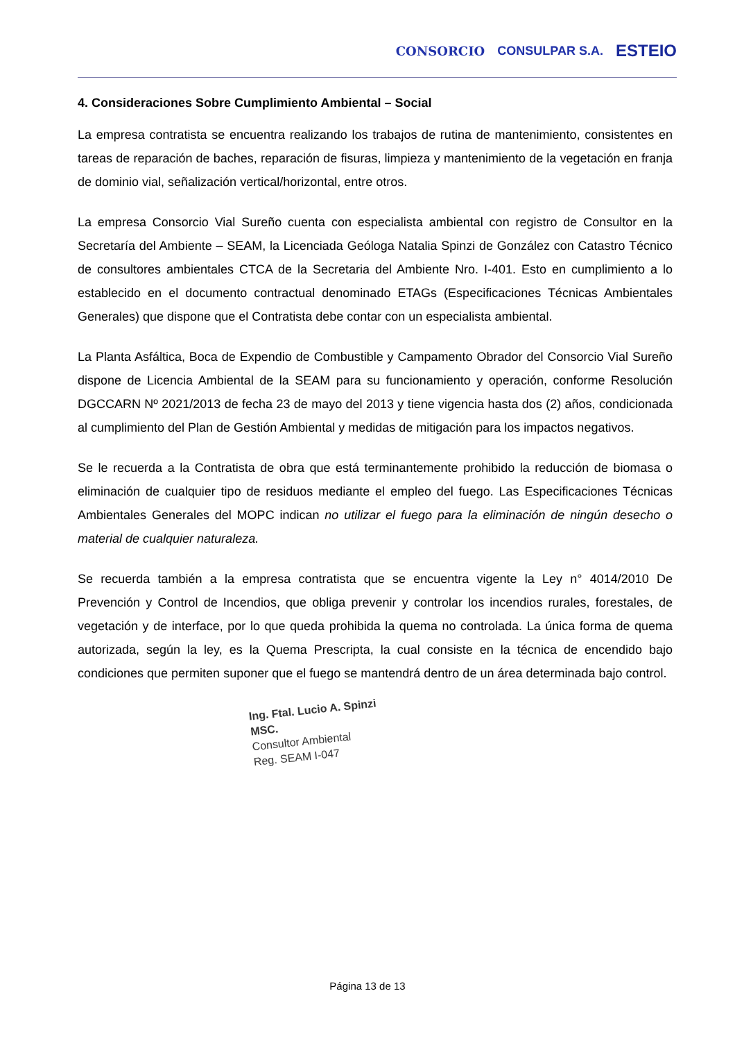CONSORCIO CONSULPAR S.A. ESTEIO
4. Consideraciones Sobre Cumplimiento Ambiental – Social
La empresa contratista se encuentra realizando los trabajos de rutina de mantenimiento, consistentes en tareas de reparación de baches, reparación de fisuras, limpieza y mantenimiento de la vegetación en franja de dominio vial, señalización vertical/horizontal, entre otros.
La empresa Consorcio Vial Sureño cuenta con especialista ambiental con registro de Consultor en la Secretaría del Ambiente – SEAM, la Licenciada Geóloga Natalia Spinzi de González con Catastro Técnico de consultores ambientales CTCA de la Secretaria del Ambiente Nro. I-401. Esto en cumplimiento a lo establecido en el documento contractual denominado ETAGs (Especificaciones Técnicas Ambientales Generales) que dispone que el Contratista debe contar con un especialista ambiental.
La Planta Asfáltica, Boca de Expendio de Combustible y Campamento Obrador del Consorcio Vial Sureño dispone de Licencia Ambiental de la SEAM para su funcionamiento y operación, conforme Resolución DGCCARN Nº 2021/2013 de fecha 23 de mayo del 2013 y tiene vigencia hasta dos (2) años, condicionada al cumplimiento del Plan de Gestión Ambiental y medidas de mitigación para los impactos negativos.
Se le recuerda a la Contratista de obra que está terminantemente prohibido la reducción de biomasa o eliminación de cualquier tipo de residuos mediante el empleo del fuego. Las Especificaciones Técnicas Ambientales Generales del MOPC indican no utilizar el fuego para la eliminación de ningún desecho o material de cualquier naturaleza.
Se recuerda también a la empresa contratista que se encuentra vigente la Ley n° 4014/2010 De Prevención y Control de Incendios, que obliga prevenir y controlar los incendios rurales, forestales, de vegetación y de interface, por lo que queda prohibida la quema no controlada. La única forma de quema autorizada, según la ley, es la Quema Prescripta, la cual consiste en la técnica de encendido bajo condiciones que permiten suponer que el fuego se mantendrá dentro de un área determinada bajo control.
Ing. Ftal. Lucio A. Spinzi MSC.
Consultor Ambiental
Reg. SEAM I-047
Página 13 de 13